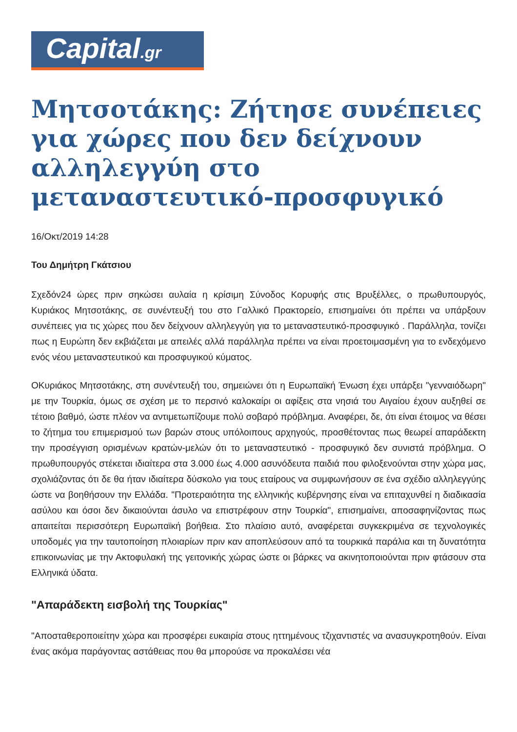Capital.gr
Μητσοτάκης: Ζήτησε συνέπειες για χώρες που δεν δείχνουν αλληλεγγύη στο μεταναστευτικό-προσφυγικό
16/Οκτ/2019 14:28
Του Δημήτρη Γκάτσιου
Σχεδόν24 ώρες πριν σηκώσει αυλαία η κρίσιμη Σύνοδος Κορυφής στις Βρυξέλλες, ο πρωθυπουργός, Κυριάκος Μητσοτάκης, σε συνέντευξή του στο Γαλλικό Πρακτορείο, επισημαίνει ότι πρέπει να υπάρξουν συνέπειες για τις χώρες που δεν δείχνουν αλληλεγγύη για το μεταναστευτικό-προσφυγικό . Παράλληλα, τονίζει πως η Ευρώπη δεν εκβιάζεται με απειλές αλλά παράλληλα πρέπει να είναι προετοιμασμένη για το ενδεχόμενο ενός νέου μεταναστευτικού και προσφυγικού κύματος.
ΟΚυριάκος Μητσοτάκης, στη συνέντευξή του, σημειώνει ότι η Ευρωπαϊκή Ένωση έχει υπάρξει "γενναιόδωρη" με την Τουρκία, όμως σε σχέση με το περσινό καλοκαίρι οι αφίξεις στα νησιά του Αιγαίου έχουν αυξηθεί σε τέτοιο βαθμό, ώστε πλέον να αντιμετωπίζουμε πολύ σοβαρό πρόβλημα. Αναφέρει, δε, ότι είναι έτοιμος να θέσει το ζήτημα του επιμερισμού των βαρών στους υπόλοιπους αρχηγούς, προσθέτοντας πως θεωρεί απαράδεκτη την προσέγγιση ορισμένων κρατών-μελών ότι το μεταναστευτικό - προσφυγικό δεν συνιστά πρόβλημα. Ο πρωθυπουργός στέκεται ιδιαίτερα στα 3.000 έως 4.000 ασυνόδευτα παιδιά που φιλοξενούνται στην χώρα μας, σχολιάζοντας ότι δε θα ήταν ιδιαίτερα δύσκολο για τους εταίρους να συμφωνήσουν σε ένα σχέδιο αλληλεγγύης ώστε να βοηθήσουν την Ελλάδα. "Προτεραιότητα της ελληνικής κυβέρνησης είναι να επιταχυνθεί η διαδικασία ασύλου και όσοι δεν δικαιούνται άσυλο να επιστρέφουν στην Τουρκία", επισημαίνει, αποσαφηνίζοντας πως απαιτείται περισσότερη Ευρωπαϊκή βοήθεια. Στο πλαίσιο αυτό, αναφέρεται συγκεκριμένα σε τεχνολογικές υποδομές για την ταυτοποίηση πλοιαρίων πριν καν αποπλεύσουν από τα τουρκικά παράλια και τη δυνατότητα επικοινωνίας με την Ακτοφυλακή της γειτονικής χώρας ώστε οι βάρκες να ακινητοποιούνται πριν φτάσουν στα Ελληνικά ύδατα.
"Απαράδεκτη εισβολή της Τουρκίας"
"Αποσταθεροποιείτην χώρα και προσφέρει ευκαιρία στους ηττημένους τζιχαντιστές να ανασυγκροτηθούν. Είναι ένας ακόμα παράγοντας αστάθειας που θα μπορούσε να προκαλέσει νέα